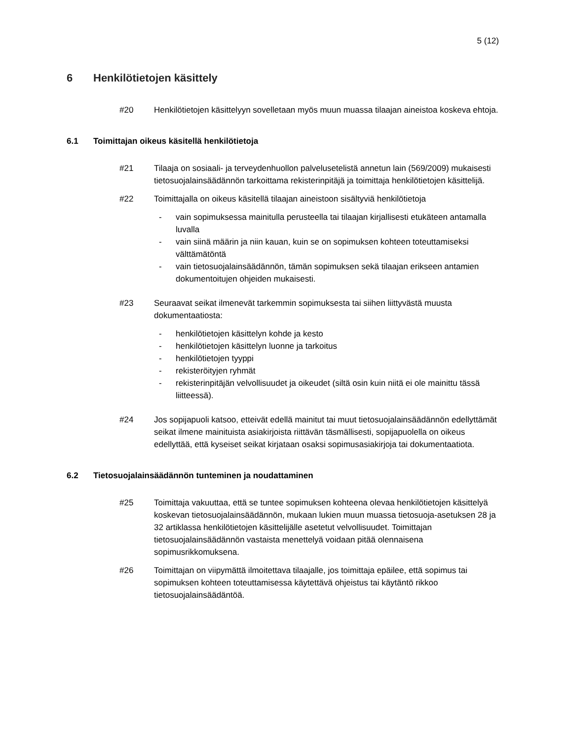5 (12)
6 Henkilötietojen käsittely
#20 Henkilötietojen käsittelyyn sovelletaan myös muun muassa tilaajan aineistoa koskeva ehtoja.
6.1 Toimittajan oikeus käsitellä henkilötietoja
#21 Tilaaja on sosiaali- ja terveydenhuollon palvelusetelistä annetun lain (569/2009) mukaisesti tietosuojalainsäädännön tarkoittama rekisterinpitäjä ja toimittaja henkilötietojen käsittelijä.
#22 Toimittajalla on oikeus käsitellä tilaajan aineistoon sisältyviä henkilötietoja
- vain sopimuksessa mainitulla perusteella tai tilaajan kirjallisesti etukäteen antamalla luvalla
- vain siinä määrin ja niin kauan, kuin se on sopimuksen kohteen toteuttamiseksi välttämätöntä
- vain tietosuojalainsäädännön, tämän sopimuksen sekä tilaajan erikseen antamien dokumentoitujen ohjeiden mukaisesti.
#23 Seuraavat seikat ilmenevät tarkemmin sopimuksesta tai siihen liittyvästä muusta dokumentaatiosta:
- henkilötietojen käsittelyn kohde ja kesto
- henkilötietojen käsittelyn luonne ja tarkoitus
- henkilötietojen tyyppi
- rekisteröityjen ryhmät
- rekisterinpitäjän velvollisuudet ja oikeudet (siltä osin kuin niitä ei ole mainittu tässä liitteessä).
#24 Jos sopijapuoli katsoo, etteivät edellä mainitut tai muut tietosuojalainsäädännön edellyttämät seikat ilmene mainituista asiakirjoista riittävän täsmällisesti, sopijapuolella on oikeus edellyttää, että kyseiset seikat kirjataan osaksi sopimusasiakirjoja tai dokumentaatiota.
6.2 Tietosuojalainsäädännön tunteminen ja noudattaminen
#25 Toimittaja vakuuttaa, että se tuntee sopimuksen kohteena olevaa henkilötietojen käsittelyä koskevan tietosuojalainsäädännön, mukaan lukien muun muassa tietosuoja-asetuksen 28 ja 32 artiklassa henkilötietojen käsittelijälle asetetut velvollisuudet. Toimittajan tietosuojalainsäädännön vastaista menettelyä voidaan pitää olennaisena sopimusrikkomuksena.
#26 Toimittajan on viipymättä ilmoitettava tilaajalle, jos toimittaja epäilee, että sopimus tai sopimuksen kohteen toteuttamisessa käytettävä ohjeistus tai käytäntö rikkoo tietosuojalainsäädäntöä.